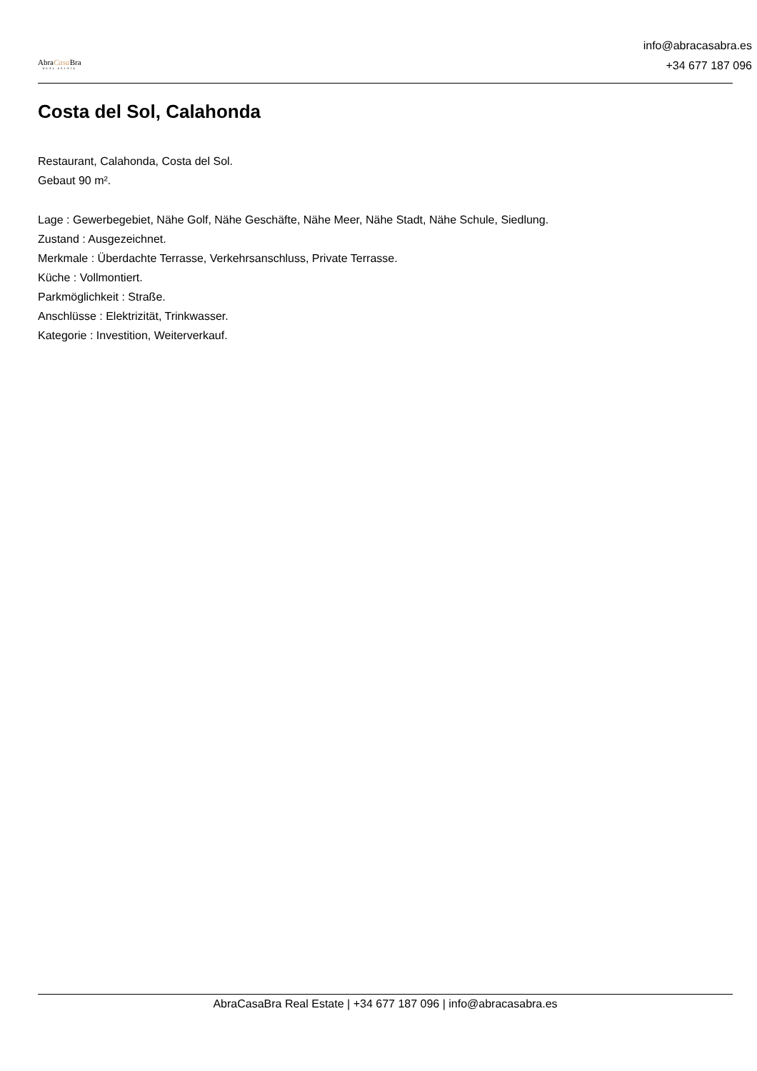AbraCasa Bra
REAL ESTATE
info@abracasabra.es
+34 677 187 096
Costa del Sol, Calahonda
Restaurant, Calahonda, Costa del Sol.
Gebaut 90 m².
Lage : Gewerbegebiet, Nähe Golf, Nähe Geschäfte, Nähe Meer, Nähe Stadt, Nähe Schule, Siedlung.
Zustand : Ausgezeichnet.
Merkmale : Überdachte Terrasse, Verkehrsanschluss, Private Terrasse.
Küche : Vollmontiert.
Parkmöglichkeit : Straße.
Anschlüsse : Elektrizität, Trinkwasser.
Kategorie : Investition, Weiterverkauf.
AbraCasaBra Real Estate | +34 677 187 096 | info@abracasabra.es